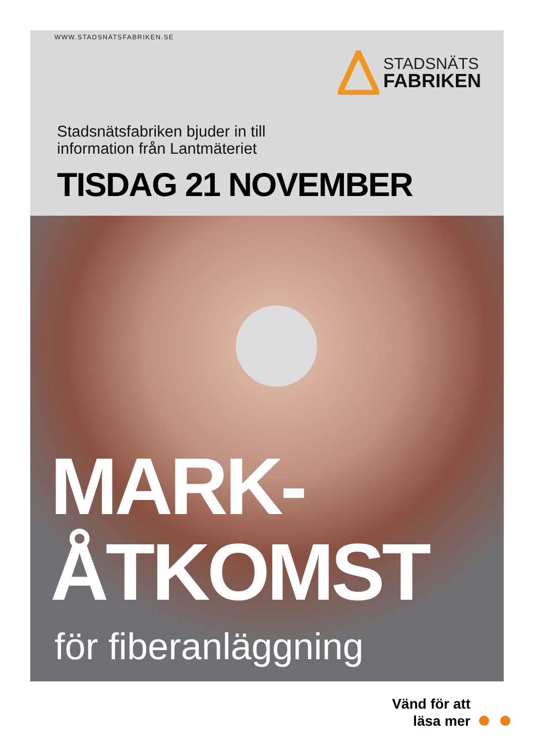WWW.STADSNATSFABRIKEN.SE
STADSNÄTS
FABRIKEN
Stadsnätsfabriken bjuder in till
information från Lantmäteriet
TISDAG 21 NOVEMBER
MARK-
ÅTKOMST
för fiberanläggning
Vänd för att
läsa mer